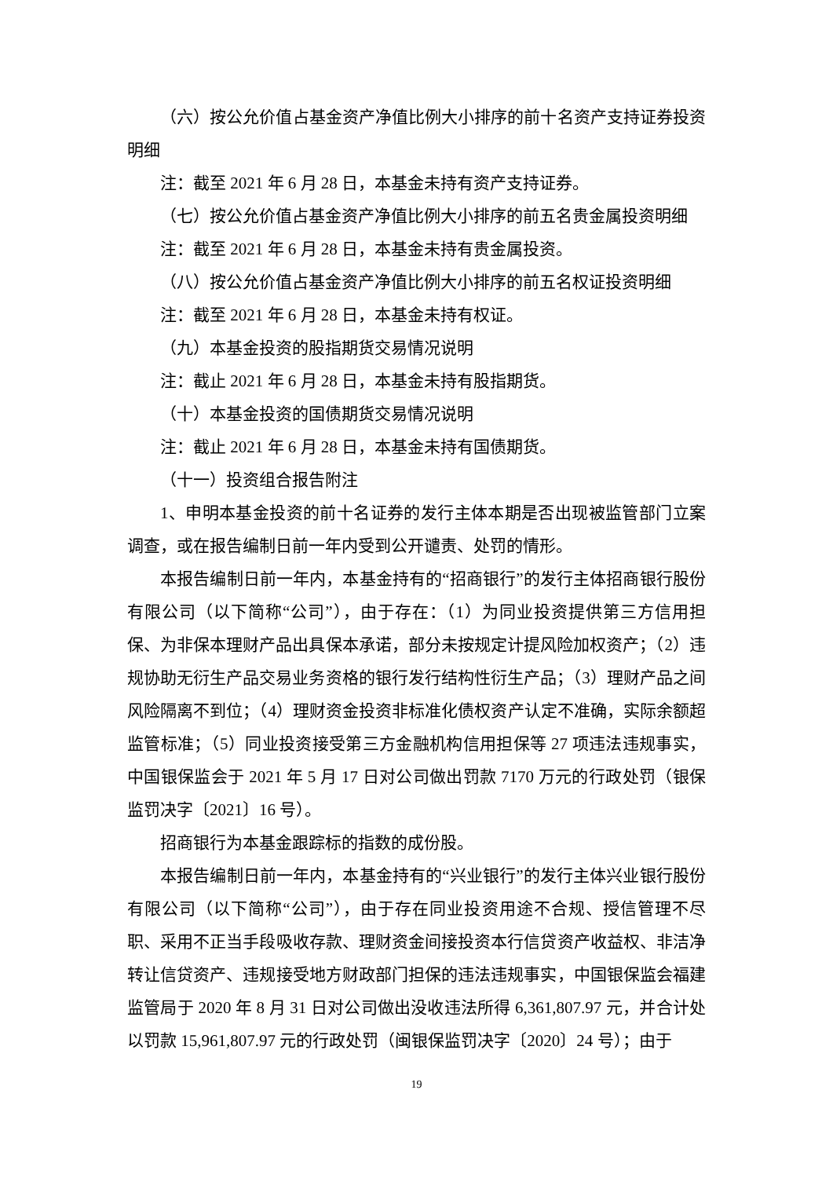（六）按公允价值占基金资产净值比例大小排序的前十名资产支持证券投资明细
注：截至 2021 年 6 月 28 日，本基金未持有资产支持证券。
（七）按公允价值占基金资产净值比例大小排序的前五名贵金属投资明细
注：截至 2021 年 6 月 28 日，本基金未持有贵金属投资。
（八）按公允价值占基金资产净值比例大小排序的前五名权证投资明细
注：截至 2021 年 6 月 28 日，本基金未持有权证。
（九）本基金投资的股指期货交易情况说明
注：截止 2021 年 6 月 28 日，本基金未持有股指期货。
（十）本基金投资的国债期货交易情况说明
注：截止 2021 年 6 月 28 日，本基金未持有国债期货。
（十一）投资组合报告附注
1、申明本基金投资的前十名证券的发行主体本期是否出现被监管部门立案调查，或在报告编制日前一年内受到公开谴责、处罚的情形。
本报告编制日前一年内，本基金持有的“招商银行”的发行主体招商银行股份有限公司（以下简称“公司”），由于存在：（1）为同业投资提供第三方信用担保、为非保本理财产品出具保本承诺，部分未按规定计提风险加权资产；（2）违规协助无衍生产品交易业务资格的银行发行结构性衍生产品；（3）理财产品之间风险隔离不到位；（4）理财资金投资非标准化债权资产认定不准确，实际余额超监管标准；（5）同业投资接受第三方金融机构信用担保等 27 项违法违规事实，中国银保监会于 2021 年 5 月 17 日对公司做出罚款 7170 万元的行政处罚（银保监罚决字〔2021〕16 号）。
招商银行为本基金跟踪标的指数的成份股。
本报告编制日前一年内，本基金持有的“兴业银行”的发行主体兴业银行股份有限公司（以下简称“公司”），由于存在同业投资用途不合规、授信管理不尽职、采用不正当手段吸收存款、理财资金间接投资本行信贷资产收益权、非洁净转让信贷资产、违规接受地方财政部门担保的违法违规事实，中国银保监会福建监管局于 2020 年 8 月 31 日对公司做出没收违法所得 6,361,807.97 元，并合计处以罚款 15,961,807.97 元的行政处罚（闽银保监罚决字〔2020〕24 号）；由于
19